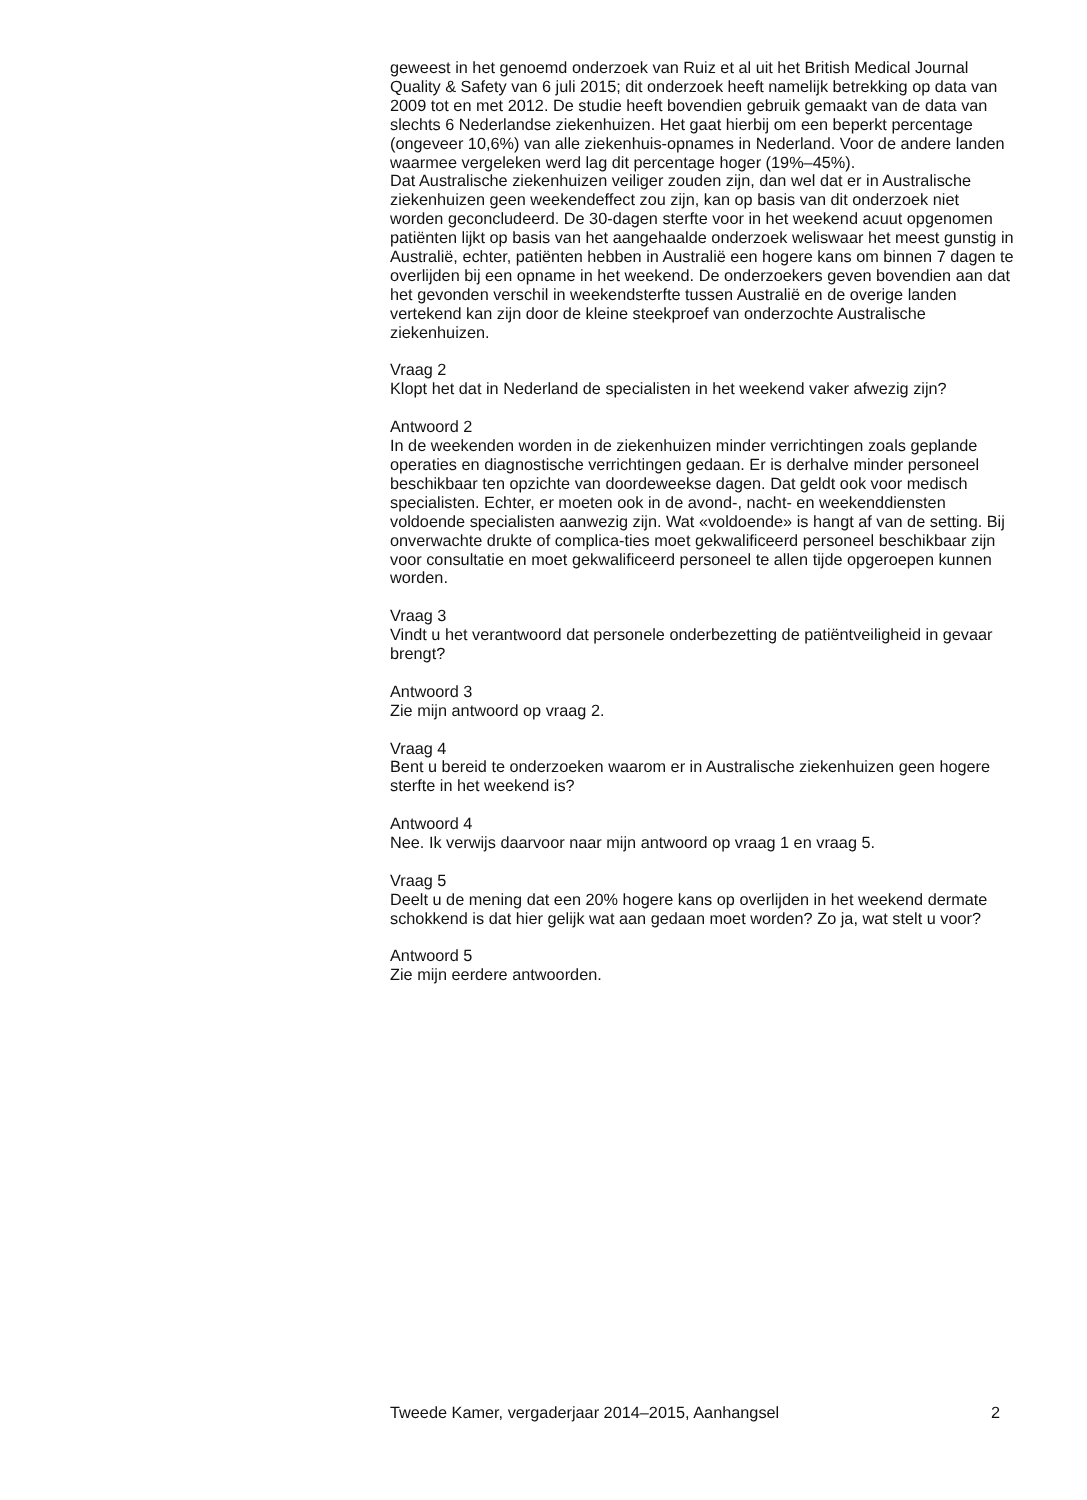geweest in het genoemd onderzoek van Ruiz et al uit het British Medical Journal Quality & Safety van 6 juli 2015; dit onderzoek heeft namelijk betrekking op data van 2009 tot en met 2012. De studie heeft bovendien gebruik gemaakt van de data van slechts 6 Nederlandse ziekenhuizen. Het gaat hierbij om een beperkt percentage (ongeveer 10,6%) van alle ziekenhuis-opnames in Nederland. Voor de andere landen waarmee vergeleken werd lag dit percentage hoger (19%–45%).
Dat Australische ziekenhuizen veiliger zouden zijn, dan wel dat er in Australische ziekenhuizen geen weekendeffect zou zijn, kan op basis van dit onderzoek niet worden geconcludeerd. De 30-dagen sterfte voor in het weekend acuut opgenomen patiënten lijkt op basis van het aangehaalde onderzoek weliswaar het meest gunstig in Australië, echter, patiënten hebben in Australië een hogere kans om binnen 7 dagen te overlijden bij een opname in het weekend. De onderzoekers geven bovendien aan dat het gevonden verschil in weekendsterfte tussen Australië en de overige landen vertekend kan zijn door de kleine steekproef van onderzochte Australische ziekenhuizen.
Vraag 2
Klopt het dat in Nederland de specialisten in het weekend vaker afwezig zijn?
Antwoord 2
In de weekenden worden in de ziekenhuizen minder verrichtingen zoals geplande operaties en diagnostische verrichtingen gedaan. Er is derhalve minder personeel beschikbaar ten opzichte van doordeweekse dagen. Dat geldt ook voor medisch specialisten. Echter, er moeten ook in de avond-, nacht- en weekenddiensten voldoende specialisten aanwezig zijn. Wat «voldoende» is hangt af van de setting. Bij onverwachte drukte of complica-ties moet gekwalificeerd personeel beschikbaar zijn voor consultatie en moet gekwalificeerd personeel te allen tijde opgeroepen kunnen worden.
Vraag 3
Vindt u het verantwoord dat personele onderbezetting de patiëntveiligheid in gevaar brengt?
Antwoord 3
Zie mijn antwoord op vraag 2.
Vraag 4
Bent u bereid te onderzoeken waarom er in Australische ziekenhuizen geen hogere sterfte in het weekend is?
Antwoord 4
Nee. Ik verwijs daarvoor naar mijn antwoord op vraag 1 en vraag 5.
Vraag 5
Deelt u de mening dat een 20% hogere kans op overlijden in het weekend dermate schokkend is dat hier gelijk wat aan gedaan moet worden? Zo ja, wat stelt u voor?
Antwoord 5
Zie mijn eerdere antwoorden.
Tweede Kamer, vergaderjaar 2014–2015, Aanhangsel 2